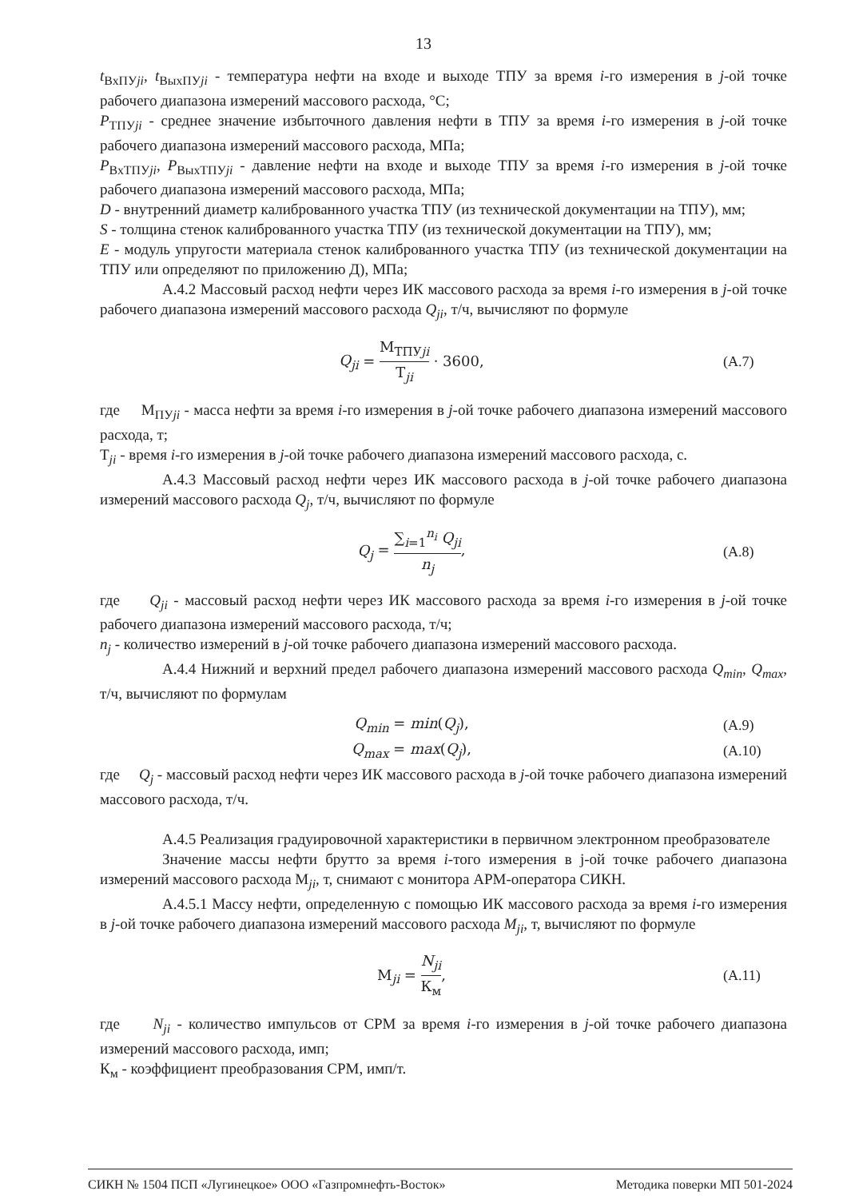13
t<sub>ВхПУji</sub>, t<sub>ВыхПУji</sub> - температура нефти на входе и выходе ТПУ за время i-го измерения в j-ой точке рабочего диапазона измерений массового расхода, °С;
P<sub>ТПУji</sub> - среднее значение избыточного давления нефти в ТПУ за время i-го измерения в j-ой точке рабочего диапазона измерений массового расхода, МПа;
P<sub>ВхТПУji</sub>, P<sub>ВыхТПУji</sub> - давление нефти на входе и выходе ТПУ за время i-го измерения в j-ой точке рабочего диапазона измерений массового расхода, МПа;
D - внутренний диаметр калиброванного участка ТПУ (из технической документации на ТПУ), мм;
S - толщина стенок калиброванного участка ТПУ (из технической документации на ТПУ), мм;
E - модуль упругости материала стенок калиброванного участка ТПУ (из технической документации на ТПУ или определяют по приложению Д), МПа;
А.4.2 Массовый расход нефти через ИК массового расхода за время i-го измерения в j-ой точке рабочего диапазона измерений массового расхода Q<sub>ji</sub>, т/ч, вычисляют по формуле
Q<sub>ji</sub> = М<sub>ТПУji</sub> Т<sub>ji</sub> · 3600, (А.7)
где М<sub>ПУji</sub> - масса нефти за время i-го измерения в j-ой точке рабочего диапазона измерений массового расхода, т;
Т<sub>ji</sub> - время i-го измерения в j-ой точке рабочего диапазона измерений массового расхода, с.
А.4.3 Массовый расход нефти через ИК массового расхода в j-ой точке рабочего диапазона измерений массового расхода Q<sub>j</sub>, т/ч, вычисляют по формуле
Q<sub>j</sub> = ∑<sub>i=1</sub><sup>n<sub>i</sub></sup> Q<sub>ji</sub> n<sub>j</sub>, (А.8)
где Q<sub>ji</sub> - массовый расход нефти через ИК массового расхода за время i-го измерения в j-ой точке рабочего диапазона измерений массового расхода, т/ч;
n<sub>j</sub> - количество измерений в j-ой точке рабочего диапазона измерений массового расхода.
А.4.4 Нижний и верхний предел рабочего диапазона измерений массового расхода Q<sub>min</sub>, Q<sub>max</sub>, т/ч, вычисляют по формулам
Q<sub>min</sub> = min(Q<sub>j</sub>), (А.9)
Q<sub>max</sub> = max(Q<sub>j</sub>), (А.10)
где Q<sub>j</sub> - массовый расход нефти через ИК массового расхода в j-ой точке рабочего диапазона измерений массового расхода, т/ч.
А.4.5 Реализация градуировочной характеристики в первичном электронном преобразователе
Значение массы нефти брутто за время i-того измерения в j-ой точке рабочего диапазона измерений массового расхода М<sub>ji</sub>, т, снимают с монитора АРМ-оператора СИКН.
А.4.5.1 Массу нефти, определенную с помощью ИК массового расхода за время i-го измерения в j-ой точке рабочего диапазона измерений массового расхода M<sub>ji</sub>, т, вычисляют по формуле
М<sub>ji</sub> = N<sub>ji</sub> К<sub>м</sub>, (А.11)
где N<sub>ji</sub> - количество импульсов от СРМ за время i-го измерения в j-ой точке рабочего диапазона измерений массового расхода, имп;
К<sub>м</sub> - коэффициент преобразования СРМ, имп/т.
СИКН № 1504 ПСП «Лугинецкое» ООО «Газпромнефть-Восток» Методика поверки МП 501-2024